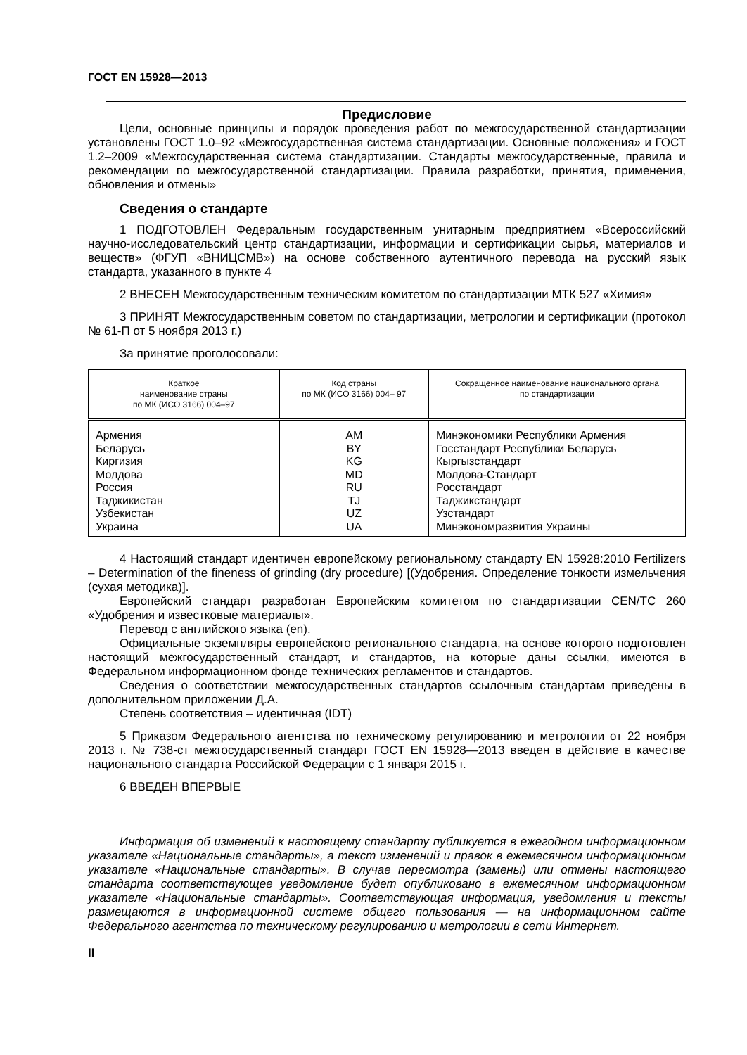ГОСТ EN 15928—2013
Предисловие
Цели, основные принципы и порядок проведения работ по межгосударственной стандартизации установлены ГОСТ 1.0–92 «Межгосударственная система стандартизации. Основные положения» и ГОСТ 1.2–2009 «Межгосударственная система стандартизации. Стандарты межгосударственные, правила и рекомендации по межгосударственной стандартизации. Правила разработки, принятия, применения, обновления и отмены»
Сведения о стандарте
1 ПОДГОТОВЛЕН Федеральным государственным унитарным предприятием «Всероссийский научно-исследовательский центр стандартизации, информации и сертификации сырья, материалов и веществ» (ФГУП «ВНИЦСМВ») на основе собственного аутентичного перевода на русский язык стандарта, указанного в пункте 4
2 ВНЕСЕН Межгосударственным техническим комитетом по стандартизации МТК 527 «Химия»
3 ПРИНЯТ Межгосударственным советом по стандартизации, метрологии и сертификации (протокол № 61-П от 5 ноября 2013 г.)
За принятие проголосовали:
| Краткое наименование страны по МК (ИСО 3166) 004–97 | Код страны по МК (ИСО 3166) 004– 97 | Сокращенное наименование национального органа по стандартизации |
| --- | --- | --- |
| Армения Беларусь Киргизия Молдова Россия Таджикистан Узбекистан Украина | AM BY KG MD RU TJ UZ UA | Минэкономики Республики Армения Госстандарт Республики Беларусь Кыргызстандарт Молдова-Стандарт Росстандарт Таджикстандарт Узстандарт Минэкономразвития Украины |
4 Настоящий стандарт идентичен европейскому региональному стандарту EN 15928:2010 Fertilizers – Determination of the fineness of grinding (dry procedure) [(Удобрения. Определение тонкости измельчения (сухая методика)].
Европейский стандарт разработан Европейским комитетом по стандартизации CEN/TC 260 «Удобрения и известковые материалы».
Перевод с английского языка (en).
Официальные экземпляры европейского регионального стандарта, на основе которого подготовлен настоящий межгосударственный стандарт, и стандартов, на которые даны ссылки, имеются в Федеральном информационном фонде технических регламентов и стандартов.
Сведения о соответствии межгосударственных стандартов ссылочным стандартам приведены в дополнительном приложении Д.А.
Степень соответствия – идентичная (IDT)
5 Приказом Федерального агентства по техническому регулированию и метрологии от 22 ноября 2013 г. № 738-ст межгосударственный стандарт ГОСТ EN 15928—2013 введен в действие в качестве национального стандарта Российской Федерации с 1 января 2015 г.
6 ВВЕДЕН ВПЕРВЫЕ
Информация об изменений к настоящему стандарту публикуется в ежегодном информационном указателе «Национальные стандарты», а текст изменений и правок в ежемесячном информационном указателе «Национальные стандарты». В случае пересмотра (замены) или отмены настоящего стандарта соответствующее уведомление будет опубликовано в ежемесячном информационном указателе «Национальные стандарты». Соответствующая информация, уведомления и тексты размещаются в информационной системе общего пользования — на информационном сайте Федерального агентства по техническому регулированию и метрологии в сети Интернет.
II